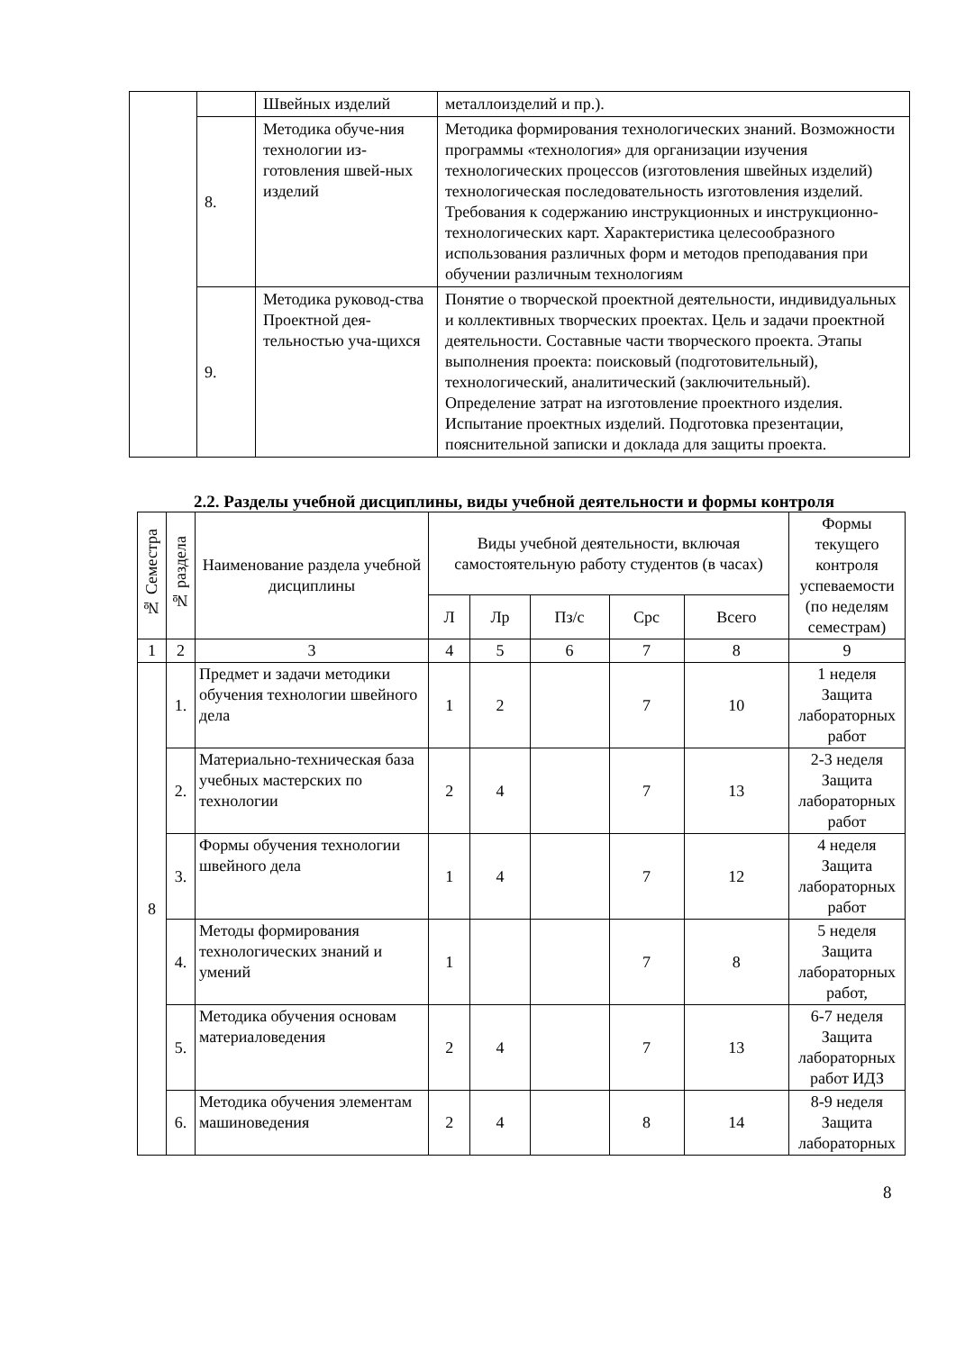| | | Швейных изделий | металлоизделий и пр.). |
| | 8. | Методика обуче-ния технологии из-готовления швей-ных изделий | Методика формирования технологических знаний. Возможности программы «технология» для организации изучения технологических процессов (изготовления швейных изделий) технологическая последовательность изготовления изделий. Требования к содержанию инструкционных и инструкционно-технологических карт. Характеристика целесообразного использования различных форм и методов преподавания при обучении различным технологиям |
| | 9. | Методика руковод-ства Проектной дея-тельностью уча-щихся | Понятие о творческой проектной деятельности, индивидуальных и коллективных творческих проектах. Цель и задачи проектной деятельности. Составные части творческого проекта. Этапы выполнения проекта: поисковый (подготовительный), технологический, аналитический (заключительный). Определение затрат на изготовление проектного изделия. Испытание проектных изделий. Подготовка презентации, пояснительной записки и доклада для защиты проекта. |
2.2. Разделы учебной дисциплины, виды учебной деятельности и формы контроля
| № Семестра | № раздела | Наименование раздела учебной дисциплины | Виды учебной деятельности, включая самостоятельную работу студентов (в часах) | | | | | Формы текущего контроля успеваемости (по неделям семестрам) |
| --- | --- | --- | --- | --- | --- | --- | --- | --- |
| | | | Л | Лр | Пз/с | Срс | Всего | |
| 1 | 2 | 3 | 4 | 5 | 6 | 7 | 8 | 9 |
| 8 | 1. | Предмет и задачи методики обучения технологии швейного дела | 1 | 2 | | 7 | 10 | 1 неделя Защита лабораторных работ |
| | 2. | Материально-техническая база учебных мастерских по технологии | 2 | 4 | | 7 | 13 | 2-3 неделя Защита лабораторных работ |
| | 3. | Формы обучения технологии швейного дела | 1 | 4 | | 7 | 12 | 4 неделя Защита лабораторных работ |
| | 4. | Методы формирования технологических знаний и умений | 1 | | | 7 | 8 | 5 неделя Защита лабораторных работ, |
| | 5. | Методика обучения основам материаловедения | 2 | 4 | | 7 | 13 | 6-7 неделя Защита лабораторных работ ИДЗ |
| | 6. | Методика обучения элементам машиноведения | 2 | 4 | | 8 | 14 | 8-9 неделя Защита лабораторных |
8